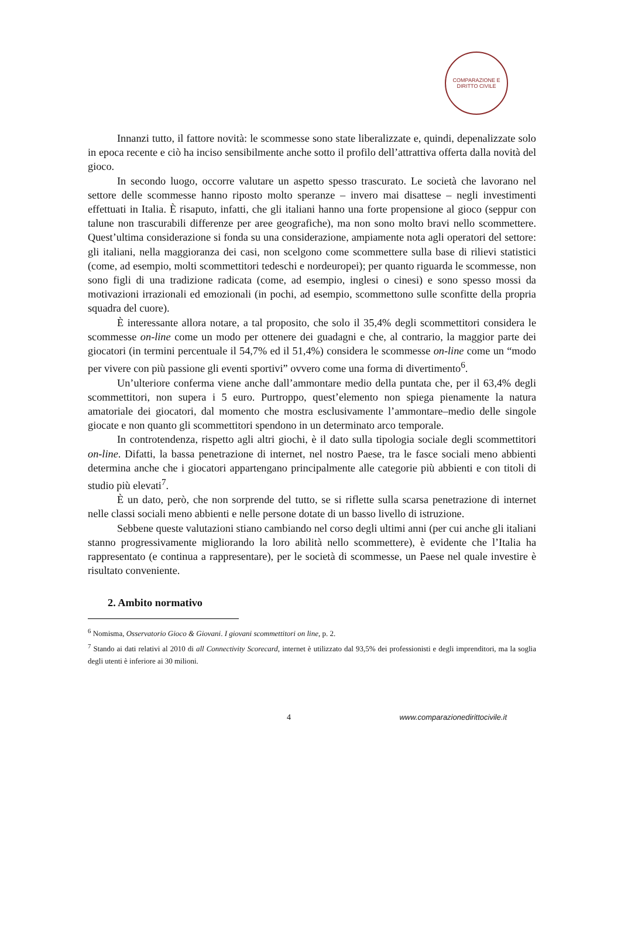COMPARAZIONE E DIRITTO CIVILE
Innanzi tutto, il fattore novità: le scommesse sono state liberalizzate e, quindi, depenalizzate solo in epoca recente e ciò ha inciso sensibilmente anche sotto il profilo dell’attrattiva offerta dalla novità del gioco.
In secondo luogo, occorre valutare un aspetto spesso trascurato. Le società che lavorano nel settore delle scommesse hanno riposto molto speranze – invero mai disattese – negli investimenti effettuati in Italia. È risaputo, infatti, che gli italiani hanno una forte propensione al gioco (seppur con talune non trascurabili differenze per aree geografiche), ma non sono molto bravi nello scommettere. Quest’ultima considerazione si fonda su una considerazione, ampiamente nota agli operatori del settore: gli italiani, nella maggioranza dei casi, non scelgono come scommettere sulla base di rilievi statistici (come, ad esempio, molti scommettitori tedeschi e nordeuropei); per quanto riguarda le scommesse, non sono figli di una tradizione radicata (come, ad esempio, inglesi o cinesi) e sono spesso mossi da motivazioni irrazionali ed emozionali (in pochi, ad esempio, scommettono sulle sconfitte della propria squadra del cuore).
È interessante allora notare, a tal proposito, che solo il 35,4% degli scommettitori considera le scommesse on-line come un modo per ottenere dei guadagni e che, al contrario, la maggior parte dei giocatori (in termini percentuale il 54,7% ed il 51,4%) considera le scommesse on-line come un “modo per vivere con più passione gli eventi sportivi” ovvero come una forma di divertimento<sup>6</sup>.
Un’ulteriore conferma viene anche dall’ammontare medio della puntata che, per il 63,4% degli scommettitori, non supera i 5 euro. Purtroppo, quest’elemento non spiega pienamente la natura amatoriale dei giocatori, dal momento che mostra esclusivamente l’ammontare–medio delle singole giocate e non quanto gli scommettitori spendono in un determinato arco temporale.
In controtendenza, rispetto agli altri giochi, è il dato sulla tipologia sociale degli scommettitori on-line. Difatti, la bassa penetrazione di internet, nel nostro Paese, tra le fasce sociali meno abbienti determina anche che i giocatori appartengano principalmente alle categorie più abbienti e con titoli di studio più elevati<sup>7</sup>.
È un dato, però, che non sorprende del tutto, se si riflette sulla scarsa penetrazione di internet nelle classi sociali meno abbienti e nelle persone dotate di un basso livello di istruzione.
Sebbene queste valutazioni stiano cambiando nel corso degli ultimi anni (per cui anche gli italiani stanno progressivamente migliorando la loro abilità nello scommettere), è evidente che l’Italia ha rappresentato (e continua a rappresentare), per le società di scommesse, un Paese nel quale investire è risultato conveniente.
2. Ambito normativo
<sup>6</sup> Nomisma, Osservatorio Gioco & Giovani. I giovani scommettitori on line, p. 2.
<sup>7</sup> Stando ai dati relativi al 2010 di all Connectivity Scorecard, internet è utilizzato dal 93,5% dei professionisti e degli imprenditori, ma la soglia degli utenti è inferiore ai 30 milioni.
4 www.comparazionedirittocivile.it